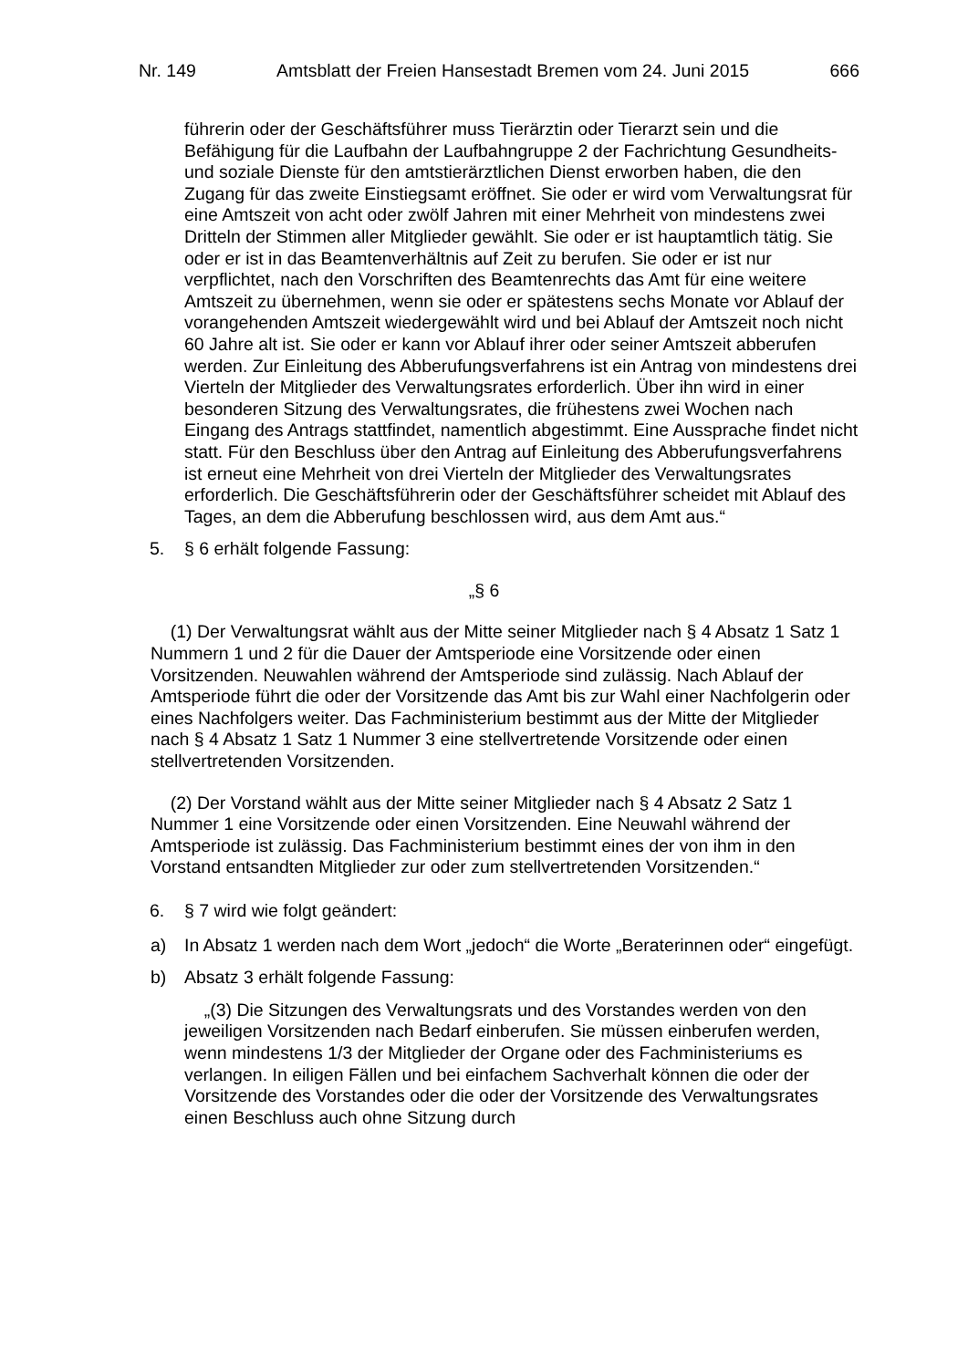Nr. 149 Amtsblatt der Freien Hansestadt Bremen vom 24. Juni 2015 666
führerin oder der Geschäftsführer muss Tierärztin oder Tierarzt sein und die Befähigung für die Laufbahn der Laufbahngruppe 2 der Fachrichtung Gesundheits- und soziale Dienste für den amtstierärztlichen Dienst erworben haben, die den Zugang für das zweite Einstiegsamt eröffnet. Sie oder er wird vom Verwaltungsrat für eine Amtszeit von acht oder zwölf Jahren mit einer Mehrheit von mindestens zwei Dritteln der Stimmen aller Mitglieder gewählt. Sie oder er ist hauptamtlich tätig. Sie oder er ist in das Beamtenverhältnis auf Zeit zu berufen. Sie oder er ist nur verpflichtet, nach den Vorschriften des Beamtenrechts das Amt für eine weitere Amtszeit zu übernehmen, wenn sie oder er spätestens sechs Monate vor Ablauf der vorangehenden Amtszeit wiedergewählt wird und bei Ablauf der Amtszeit noch nicht 60 Jahre alt ist. Sie oder er kann vor Ablauf ihrer oder seiner Amtszeit abberufen werden. Zur Einleitung des Abberufungsverfahrens ist ein Antrag von mindestens drei Vierteln der Mitglieder des Verwaltungsrates erforderlich. Über ihn wird in einer besonderen Sitzung des Verwaltungsrates, die frühestens zwei Wochen nach Eingang des Antrags stattfindet, namentlich abgestimmt. Eine Aussprache findet nicht statt. Für den Beschluss über den Antrag auf Einleitung des Abberufungsverfahrens ist erneut eine Mehrheit von drei Vierteln der Mitglieder des Verwaltungsrates erforderlich. Die Geschäfts­führerin oder der Geschäftsführer scheidet mit Ablauf des Tages, an dem die Abberufung beschlossen wird, aus dem Amt aus.“
5. § 6 erhält folgende Fassung:
„§ 6
(1) Der Verwaltungsrat wählt aus der Mitte seiner Mitglieder nach § 4 Absatz 1 Satz 1 Nummern 1 und 2 für die Dauer der Amtsperiode eine Vorsitzende oder einen Vorsitzenden. Neuwahlen während der Amtsperiode sind zulässig. Nach Ablauf der Amtsperiode führt die oder der Vorsitzende das Amt bis zur Wahl einer Nachfolgerin oder eines Nachfolgers weiter. Das Fachministerium bestimmt aus der Mitte der Mitglieder nach § 4 Absatz 1 Satz 1 Nummer 3 eine stellver­tretende Vorsitzende oder einen stellvertretenden Vorsitzenden.
(2) Der Vorstand wählt aus der Mitte seiner Mitglieder nach § 4 Absatz 2 Satz 1 Nummer 1 eine Vorsitzende oder einen Vorsitzenden. Eine Neuwahl während der Amtsperiode ist zulässig. Das Fachministerium bestimmt eines der von ihm in den Vorstand entsandten Mitglieder zur oder zum stellvertretenden Vorsitzenden.“
6. § 7 wird wie folgt geändert:
a) In Absatz 1 werden nach dem Wort „jedoch“ die Worte „Beraterinnen oder“ eingefügt.
b) Absatz 3 erhält folgende Fassung:
„(3) Die Sitzungen des Verwaltungsrats und des Vorstandes werden von den jeweiligen Vorsitzenden nach Bedarf einberufen. Sie müssen einberufen werden, wenn mindestens 1/3 der Mitglieder der Organe oder des Fach­ministeriums es verlangen. In eiligen Fällen und bei einfachem Sachverhalt können die oder der Vorsitzende des Vorstandes oder die oder der Vor­sitzende des Verwaltungsrates einen Beschluss auch ohne Sitzung durch